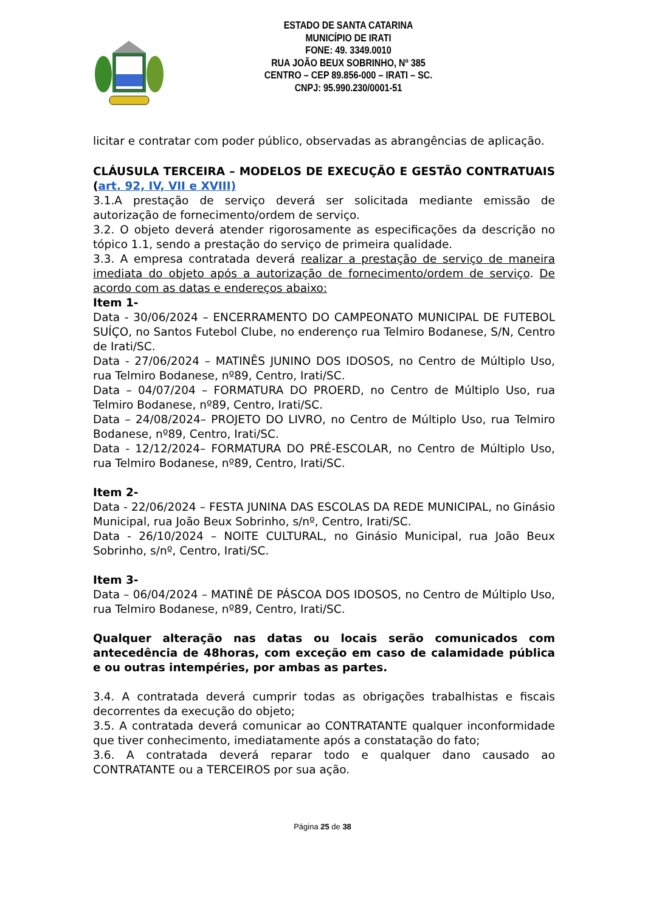ESTADO DE SANTA CATARINA
MUNICÍPIO DE IRATI
FONE: 49. 3349.0010
RUA JOÃO BEUX SOBRINHO, Nº 385
CENTRO – CEP 89.856-000 – IRATI – SC.
CNPJ: 95.990.230/0001-51
licitar e contratar com poder público, observadas as abrangências de aplicação.
CLÁUSULA TERCEIRA – MODELOS DE EXECUÇÃO E GESTÃO CONTRATUAIS (art. 92, IV, VII e XVIII)
3.1.A prestação de serviço deverá ser solicitada mediante emissão de autorização de fornecimento/ordem de serviço.
3.2. O objeto deverá atender rigorosamente as especificações da descrição no tópico 1.1, sendo a prestação do serviço de primeira qualidade.
3.3. A empresa contratada deverá realizar a prestação de serviço de maneira imediata do objeto após a autorização de fornecimento/ordem de serviço. De acordo com as datas e endereços abaixo:
Item 1-
Data - 30/06/2024 – ENCERRAMENTO DO CAMPEONATO MUNICIPAL DE FUTEBOL SUÍÇO, no Santos Futebol Clube, no enderenço rua Telmiro Bodanese, S/N, Centro de Irati/SC.
Data - 27/06/2024 – MATINÊS JUNINO DOS IDOSOS, no Centro de Múltiplo Uso, rua Telmiro Bodanese, nº89, Centro, Irati/SC.
Data – 04/07/204 – FORMATURA DO PROERD, no Centro de Múltiplo Uso, rua Telmiro Bodanese, nº89, Centro, Irati/SC.
Data – 24/08/2024– PROJETO DO LIVRO, no Centro de Múltiplo Uso, rua Telmiro Bodanese, nº89, Centro, Irati/SC.
Data - 12/12/2024– FORMATURA DO PRÉ-ESCOLAR, no Centro de Múltiplo Uso, rua Telmiro Bodanese, nº89, Centro, Irati/SC.
Item 2-
Data - 22/06/2024 – FESTA JUNINA DAS ESCOLAS DA REDE MUNICIPAL, no Ginásio Municipal, rua João Beux Sobrinho, s/nº, Centro, Irati/SC.
Data - 26/10/2024 – NOITE CULTURAL, no Ginásio Municipal, rua João Beux Sobrinho, s/nº, Centro, Irati/SC.
Item 3-
Data – 06/04/2024 – MATINÊ DE PÁSCOA DOS IDOSOS, no Centro de Múltiplo Uso, rua Telmiro Bodanese, nº89, Centro, Irati/SC.
Qualquer alteração nas datas ou locais serão comunicados com antecedência de 48horas, com exceção em caso de calamidade pública e ou outras intempéries, por ambas as partes.
3.4. A contratada deverá cumprir todas as obrigações trabalhistas e fiscais decorrentes da execução do objeto;
3.5. A contratada deverá comunicar ao CONTRATANTE qualquer inconformidade que tiver conhecimento, imediatamente após a constatação do fato;
3.6. A contratada deverá reparar todo e qualquer dano causado ao CONTRATANTE ou a TERCEIROS por sua ação.
Página 25 de 38